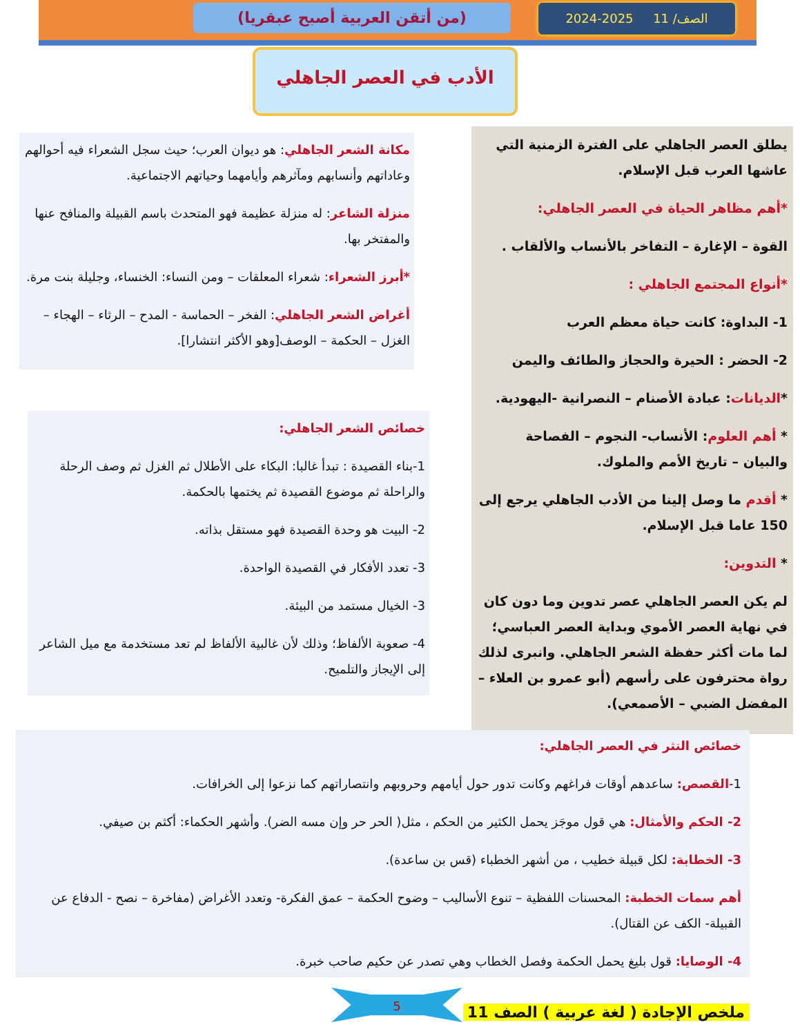(من أتقن العربية أصبح عبقريا) الصف/ 11 2025-2024
الأدب في العصر الجاهلي
يطلق العصر الجاهلي على الفترة الزمنية التي عاشها العرب قبل الإسلام.
*أهم مظاهر الحياة في العصر الجاهلي:
القوة – الإغارة – التفاخر بالأنساب والألقاب .
*أنواع المجتمع الجاهلي :
1- البداوة: كانت حياة معظم العرب
2- الحضر : الحيرة والحجاز والطائف واليمن
*الديانات: عبادة الأصنام – النصرانية -اليهودية.
* أهم العلوم: الأنساب- النجوم – الفصاحة والبيان – تاريخ الأمم والملوك.
* أقدم ما وصل إلينا من الأدب الجاهلي يرجع إلى 150 عاما قبل الإسلام.
* التدوين:
لم يكن العصر الجاهلي عصر تدوين وما دون كان في نهاية العصر الأموي وبداية العصر العباسي؛ لما مات أكثر حفظة الشعر الجاهلي. وانبرى لذلك رواة محترفون على رأسهم (أبو عمرو بن العلاء – المفضل الضبي – الأصمعي).
مكانة الشعر الجاهلي: هو ديوان العرب؛ حيث سجل الشعراء فيه أحوالهم وعاداتهم وأنسابهم ومآثرهم وأيامهما وحياتهم الاجتماعية.
منزلة الشاعر: له منزلة عظيمة فهو المتحدث باسم القبيلة والمنافح عنها والمفتخر بها.
*أبرز الشعراء: شعراء المعلقات – ومن النساء: الخنساء، وجليلة بنت مرة.
أغراض الشعر الجاهلي: الفخر – الحماسة - المدح – الرثاء – الهجاء – الغزل – الحكمة – الوصف[وهو الأكثر انتشارا].
خصائص الشعر الجاهلي:
1-بناء القصيدة : تبدأ غالبا: البكاء على الأطلال ثم الغزل ثم وصف الرحلة والراحلة ثم موضوع القصيدة ثم يختمها بالحكمة.
2- البيت هو وحدة القصيدة فهو مستقل بذاته.
3- تعدد الأفكار في القصيدة الواحدة.
3- الخيال مستمد من البيئة.
4- صعوبة الألفاظ؛ وذلك لأن غالبية الألفاظ لم تعد مستخدمة مع ميل الشاعر إلى الإيجاز والتلميح.
خصائص النثر في العصر الجاهلي:
1-القصص: ساعدهم أوقات فراغهم وكانت تدور حول أيامهم وحروبهم وانتصاراتهم كما نزعوا إلى الخرافات.
2- الحكم والأمثال: هي قول موجَز يحمل الكثير من الحكم ، مثل( الحر حر وإن مسه الضر). وأشهر الحكماء: أكثم بن صيفي.
3- الخطابة: لكل قبيلة خطيب ، من أشهر الخطباء (قس بن ساعدة).
أهم سمات الخطبة: المحسنات اللفظية – تنوع الأساليب – وضوح الحكمة – عمق الفكرة- وتعدد الأغراض (مفاخرة – نصح - الدفاع عن القبيلة- الكف عن القتال).
4- الوصايا: قول بليغ يحمل الحكمة وفصل الخطاب وهي تصدر عن حكيم صاحب خبرة.
5
ملخص الإجادة ( لغة عربية ) الصف 11